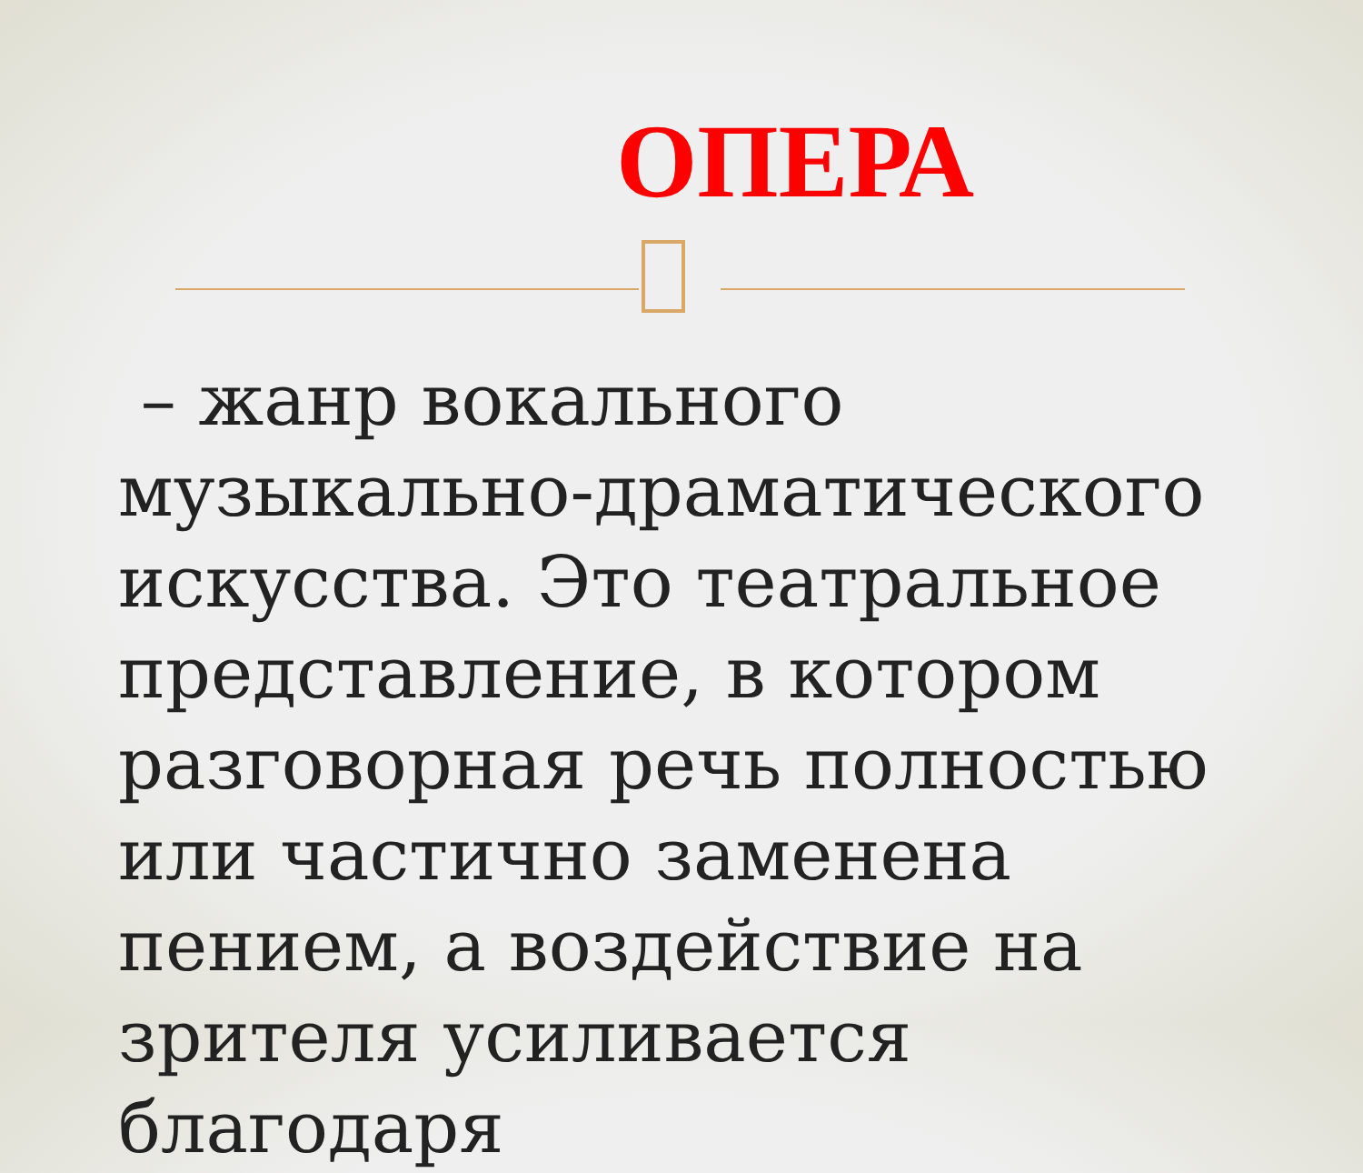ОПЕРА
– жанр вокального музыкально-драматического искусства. Это театральное представление, в котором разговорная речь полностью или частично заменена пением, а воздействие на зрителя усиливается благодаря